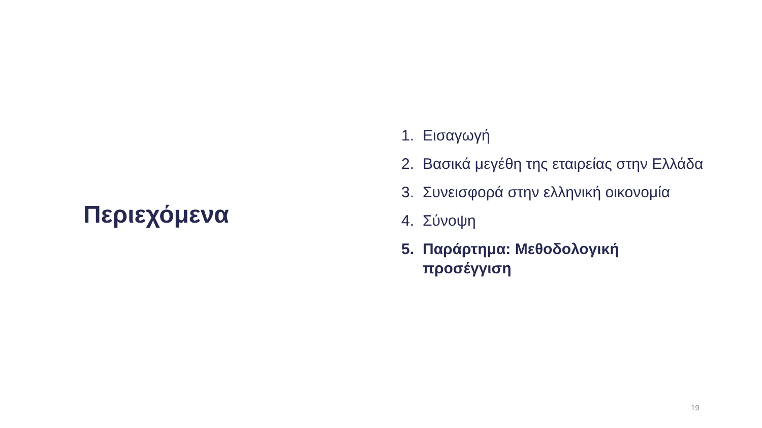Περιεχόμενα
1. Εισαγωγή
2. Βασικά μεγέθη της εταιρείας στην Ελλάδα
3. Συνεισφορά στην ελληνική οικονομία
4. Σύνοψη
5. Παράρτημα: Μεθοδολογική προσέγγιση
19